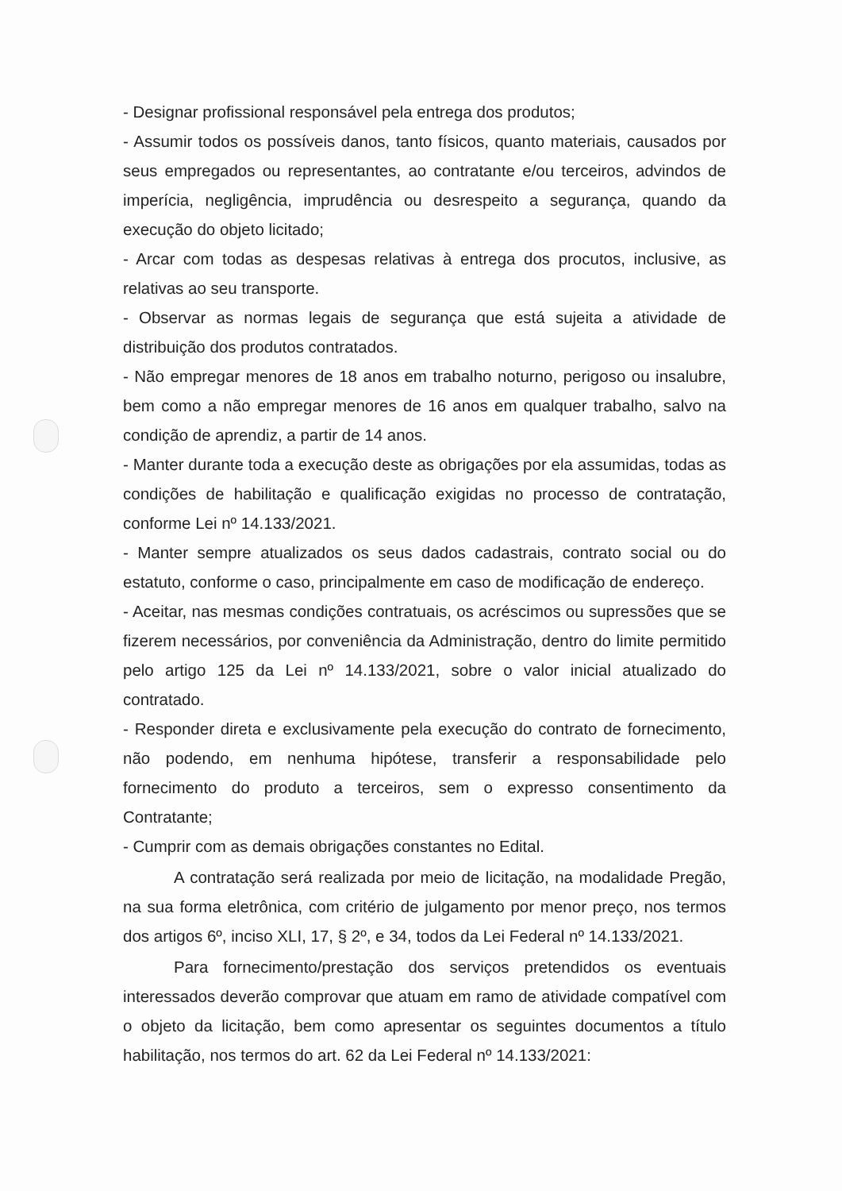- Designar profissional responsável pela entrega dos produtos;
- Assumir todos os possíveis danos, tanto físicos, quanto materiais, causados por seus empregados ou representantes, ao contratante e/ou terceiros, advindos de imperícia, negligência, imprudência ou desrespeito a segurança, quando da execução do objeto licitado;
- Arcar com todas as despesas relativas à entrega dos procutos, inclusive, as relativas ao seu transporte.
- Observar as normas legais de segurança que está sujeita a atividade de distribuição dos produtos contratados.
- Não empregar menores de 18 anos em trabalho noturno, perigoso ou insalubre, bem como a não empregar menores de 16 anos em qualquer trabalho, salvo na condição de aprendiz, a partir de 14 anos.
- Manter durante toda a execução deste as obrigações por ela assumidas, todas as condições de habilitação e qualificação exigidas no processo de contratação, conforme Lei nº 14.133/2021.
- Manter sempre atualizados os seus dados cadastrais, contrato social ou do estatuto, conforme o caso, principalmente em caso de modificação de endereço.
- Aceitar, nas mesmas condições contratuais, os acréscimos ou supressões que se fizerem necessários, por conveniência da Administração, dentro do limite permitido pelo artigo 125 da Lei nº 14.133/2021, sobre o valor inicial atualizado do contratado.
- Responder direta e exclusivamente pela execução do contrato de fornecimento, não podendo, em nenhuma hipótese, transferir a responsabilidade pelo fornecimento do produto a terceiros, sem o expresso consentimento da Contratante;
- Cumprir com as demais obrigações constantes no Edital.
A contratação será realizada por meio de licitação, na modalidade Pregão, na sua forma eletrônica, com critério de julgamento por menor preço, nos termos dos artigos 6º, inciso XLI, 17, § 2º, e 34, todos da Lei Federal nº 14.133/2021.
Para fornecimento/prestação dos serviços pretendidos os eventuais interessados deverão comprovar que atuam em ramo de atividade compatível com o objeto da licitação, bem como apresentar os seguintes documentos a título habilitação, nos termos do art. 62 da Lei Federal nº 14.133/2021: